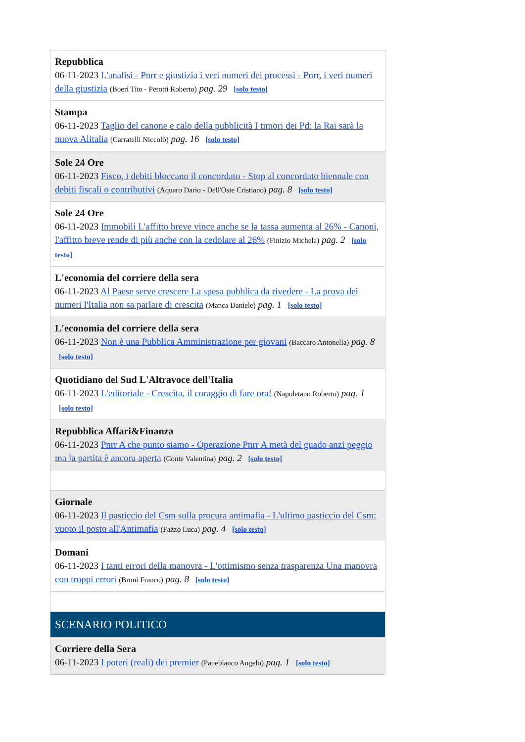| Repubblica 06-11-2023 L'analisi - Pnrr e giustizia i veri numeri dei processi - Pnrr, i veri numeri della giustizia (Boeri Tito - Perotti Roberto) pag. 29 [solo testo] |
| Stampa 06-11-2023 Taglio del canone e calo della pubblicità I timori dei Pd: la Rai sarà la nuova Alitalia (Carratelli Niccolò) pag. 16 [solo testo] |
| Sole 24 Ore 06-11-2023 Fisco, i debiti bloccano il concordato - Stop al concordato biennale con debiti fiscali o contributivi (Aquaro Dario - Dell'Oste Cristiano) pag. 8 [solo testo] |
| Sole 24 Ore 06-11-2023 Immobili L'affitto breve vince anche se la tassa aumenta al 26% - Canoni, l'affitto breve rende di più anche con la cedolare al 26% (Finizio Michela) pag. 2 [solo testo] |
| L'economia del corriere della sera 06-11-2023 Al Paese serve crescere La spesa pubblica da rivedere - La prova dei numeri l'Italia non sa parlare di crescita (Manca Daniele) pag. 1 [solo testo] |
| L'economia del corriere della sera 06-11-2023 Non è una Pubblica Amministrazione per giovani (Baccaro Antonella) pag. 8 [solo testo] |
| Quotidiano del Sud L'Altravoce dell'Italia 06-11-2023 L'editoriale - Crescita, il coraggio di fare ora! (Napoletano Roberto) pag. 1 [solo testo] |
| Repubblica Affari&Finanza 06-11-2023 Pnrr A che punto siamo - Operazione Pnrr A metà del guado anzi peggio ma la partita è ancora aperta (Conte Valentina) pag. 2 [solo testo] |
| Giornale 06-11-2023 Il pasticcio del Csm sulla procura antimafia - L'ultimo pasticcio del Csm: vuoto il posto all'Antimafia (Fazzo Luca) pag. 4 [solo testo] |
| Domani 06-11-2023 I tanti errori della manovra - L'ottimismo senza trasparenza Una manovra con troppi errori (Bruni Franco) pag. 8 [solo testo] |
| SCENARIO POLITICO |
| Corriere della Sera 06-11-2023 I poteri (reali) dei premier (Panebianco Angelo) pag. 1 [solo testo] |